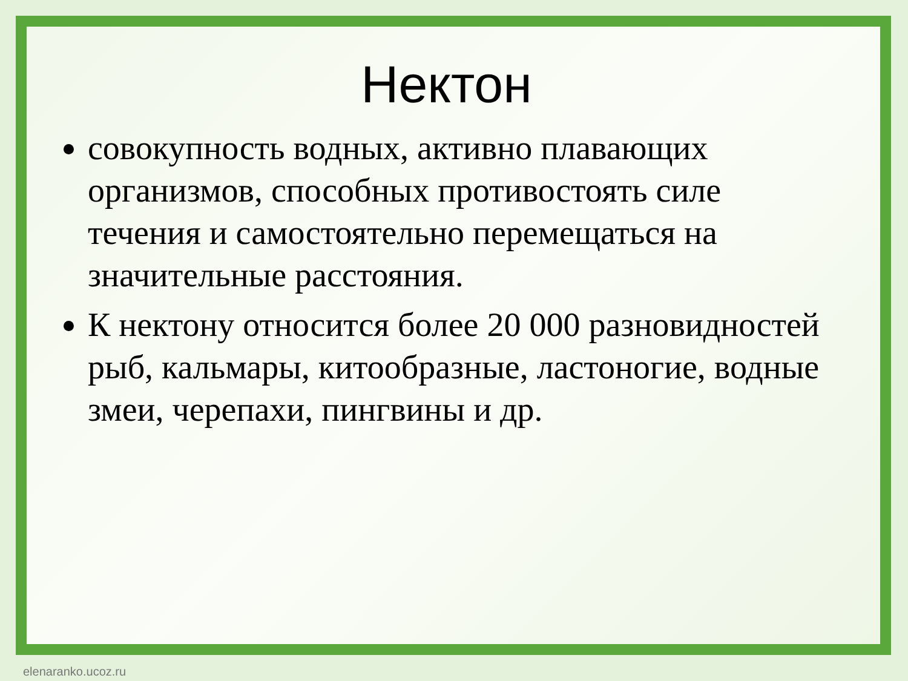Нектон
совокупность водных, активно плавающих организмов, способных противостоять силе течения и самостоятельно перемещаться на значительные расстояния.
К нектону относится более 20 000 разновидностей рыб, кальмары, китообразные, ластоногие, водные змеи, черепахи, пингвины и др.
elenaranko.ucoz.ru